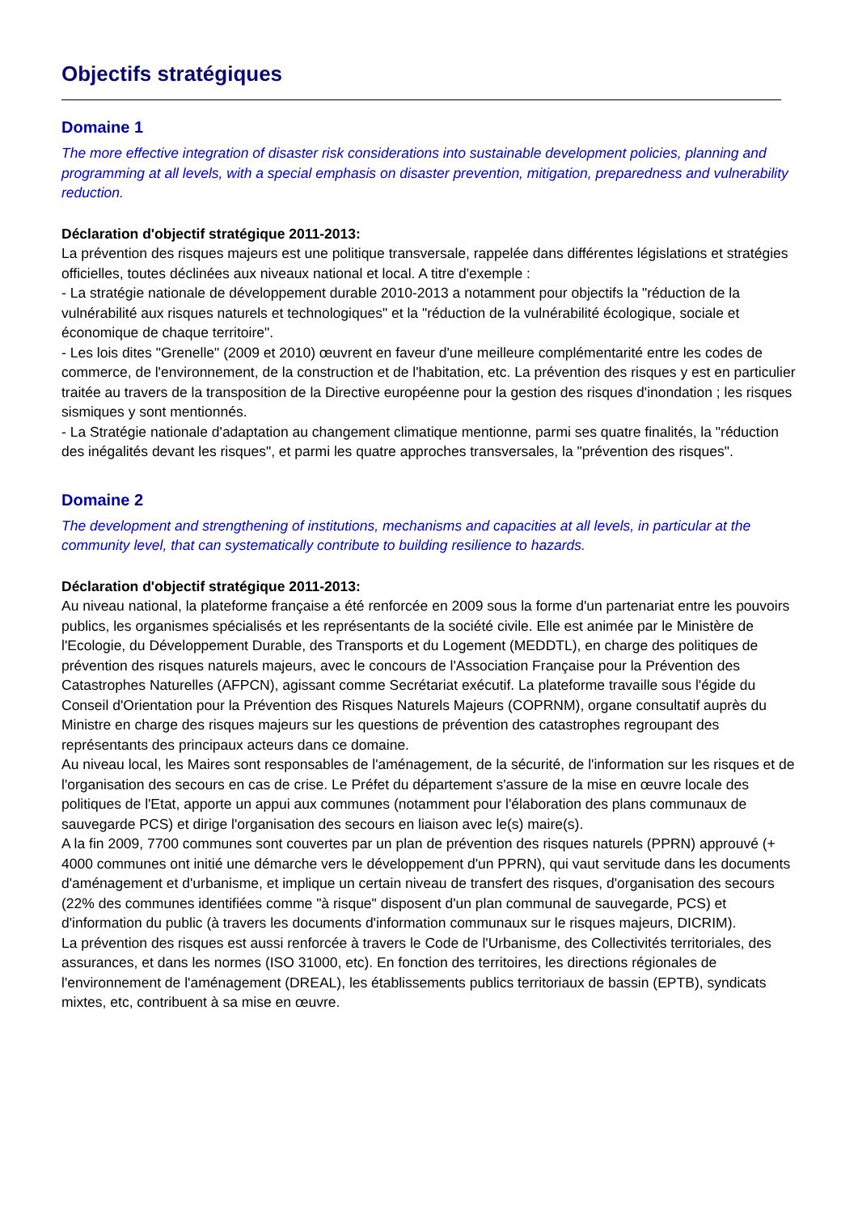Objectifs stratégiques
Domaine 1
The more effective integration of disaster risk considerations into sustainable development policies, planning and programming at all levels, with a special emphasis on disaster prevention, mitigation, preparedness and vulnerability reduction.
Déclaration d'objectif stratégique 2011-2013:
La prévention des risques majeurs est une politique transversale, rappelée dans différentes législations et stratégies officielles, toutes déclinées aux niveaux national et local. A titre d'exemple :
- La stratégie nationale de développement durable 2010-2013 a notamment pour objectifs la "réduction de la vulnérabilité aux risques naturels et technologiques" et la "réduction de la vulnérabilité écologique, sociale et économique de chaque territoire".
- Les lois dites "Grenelle" (2009 et 2010) œuvrent en faveur d'une meilleure complémentarité entre les codes de commerce, de l'environnement, de la construction et de l'habitation, etc. La prévention des risques y est en particulier traitée au travers de la transposition de la Directive européenne pour la gestion des risques d'inondation ; les risques sismiques y sont mentionnés.
- La Stratégie nationale d'adaptation au changement climatique mentionne, parmi ses quatre finalités, la "réduction des inégalités devant les risques", et parmi les quatre approches transversales, la "prévention des risques".
Domaine 2
The development and strengthening of institutions, mechanisms and capacities at all levels, in particular at the community level, that can systematically contribute to building resilience to hazards.
Déclaration d'objectif stratégique 2011-2013:
Au niveau national, la plateforme française a été renforcée en 2009 sous la forme d'un partenariat entre les pouvoirs publics, les organismes spécialisés et les représentants de la société civile. Elle est animée par le Ministère de l'Ecologie, du Développement Durable, des Transports et du Logement (MEDDTL), en charge des politiques de prévention des risques naturels majeurs, avec le concours de l'Association Française pour la Prévention des Catastrophes Naturelles (AFPCN), agissant comme Secrétariat exécutif. La plateforme travaille sous l'égide du Conseil d'Orientation pour la Prévention des Risques Naturels Majeurs (COPRNM), organe consultatif auprès du Ministre en charge des risques majeurs sur les questions de prévention des catastrophes regroupant des représentants des principaux acteurs dans ce domaine.
Au niveau local, les Maires sont responsables de l'aménagement, de la sécurité, de l'information sur les risques et de l'organisation des secours en cas de crise. Le Préfet du département s'assure de la mise en œuvre locale des politiques de l'Etat, apporte un appui aux communes (notamment pour l'élaboration des plans communaux de sauvegarde PCS) et dirige l'organisation des secours en liaison avec le(s) maire(s).
A la fin 2009, 7700 communes sont couvertes par un plan de prévention des risques naturels (PPRN) approuvé (+ 4000 communes ont initié une démarche vers le développement d'un PPRN), qui vaut servitude dans les documents d'aménagement et d'urbanisme, et implique un certain niveau de transfert des risques, d'organisation des secours (22% des communes identifiées comme "à risque" disposent d'un plan communal de sauvegarde, PCS) et d'information du public (à travers les documents d'information communaux sur le risques majeurs, DICRIM).
La prévention des risques est aussi renforcée à travers le Code de l'Urbanisme, des Collectivités territoriales, des assurances, et dans les normes (ISO 31000, etc). En fonction des territoires, les directions régionales de l'environnement de l'aménagement (DREAL), les établissements publics territoriaux de bassin (EPTB), syndicats mixtes, etc, contribuent à sa mise en œuvre.